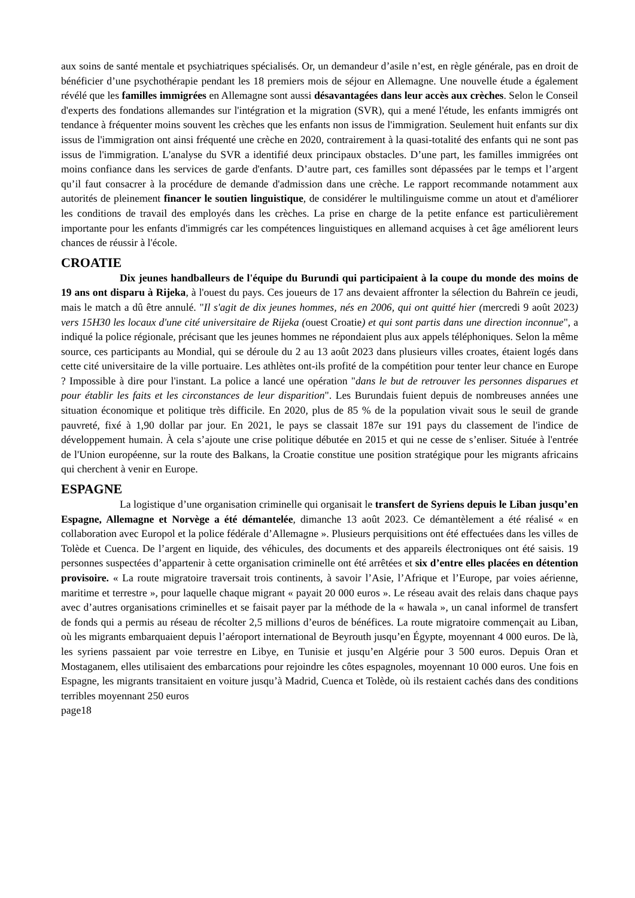aux soins de santé mentale et psychiatriques spécialisés. Or, un demandeur d’asile n’est, en règle générale, pas en droit de bénéficier d’une psychothérapie pendant les 18 premiers mois de séjour en Allemagne. Une nouvelle étude a également révélé que les familles immigrées en Allemagne sont aussi désavantagées dans leur accès aux crèches. Selon le Conseil d'experts des fondations allemandes sur l'intégration et la migration (SVR), qui a mené l'étude, les enfants immigrés ont tendance à fréquenter moins souvent les crèches que les enfants non issus de l'immigration. Seulement huit enfants sur dix issus de l'immigration ont ainsi fréquenté une crèche en 2020, contrairement à la quasi-totalité des enfants qui ne sont pas issus de l'immigration. L'analyse du SVR a identifié deux principaux obstacles. D’une part, les familles immigrées ont moins confiance dans les services de garde d'enfants. D’autre part, ces familles sont dépassées par le temps et l’argent qu’il faut consacrer à la procédure de demande d'admission dans une crèche. Le rapport recommande notamment aux autorités de pleinement financer le soutien linguistique, de considérer le multilinguisme comme un atout et d'améliorer les conditions de travail des employés dans les crèches. La prise en charge de la petite enfance est particulièrement importante pour les enfants d'immigrés car les compétences linguistiques en allemand acquises à cet âge améliorent leurs chances de réussir à l'école.
CROATIE
Dix jeunes handballeurs de l'équipe du Burundi qui participaient à la coupe du monde des moins de 19 ans ont disparu à Rijeka, à l'ouest du pays. Ces joueurs de 17 ans devaient affronter la sélection du Bahreïn ce jeudi, mais le match a dû être annulé. "Il s'agit de dix jeunes hommes, nés en 2006, qui ont quitté hier (mercredi 9 août 2023) vers 15H30 les locaux d'une cité universitaire de Rijeka (ouest Croatie) et qui sont partis dans une direction inconnue", a indiqué la police régionale, précisant que les jeunes hommes ne répondaient plus aux appels téléphoniques. Selon la même source, ces participants au Mondial, qui se déroule du 2 au 13 août 2023 dans plusieurs villes croates, étaient logés dans cette cité universitaire de la ville portuaire. Les athlètes ont-ils profité de la compétition pour tenter leur chance en Europe ? Impossible à dire pour l'instant. La police a lancé une opération "dans le but de retrouver les personnes disparues et pour établir les faits et les circonstances de leur disparition". Les Burundais fuient depuis de nombreuses années une situation économique et politique très difficile. En 2020, plus de 85 % de la population vivait sous le seuil de grande pauvreté, fixé à 1,90 dollar par jour. En 2021, le pays se classait 187e sur 191 pays du classement de l'indice de développement humain. À cela s’ajoute une crise politique débutée en 2015 et qui ne cesse de s’enliser. Située à l'entrée de l'Union européenne, sur la route des Balkans, la Croatie constitue une position stratégique pour les migrants africains qui cherchent à venir en Europe.
ESPAGNE
La logistique d’une organisation criminelle qui organisait le transfert de Syriens depuis le Liban jusqu’en Espagne, Allemagne et Norvège a été démantelée, dimanche 13 août 2023. Ce démantèlement a été réalisé « en collaboration avec Europol et la police fédérale d’Allemagne ». Plusieurs perquisitions ont été effectuées dans les villes de Tolède et Cuenca. De l’argent en liquide, des véhicules, des documents et des appareils électroniques ont été saisis. 19 personnes suspectées d’appartenir à cette organisation criminelle ont été arrêtées et six d’entre elles placées en détention provisoire. « La route migratoire traversait trois continents, à savoir l’Asie, l’Afrique et l’Europe, par voies aérienne, maritime et terrestre », pour laquelle chaque migrant « payait 20 000 euros ». Le réseau avait des relais dans chaque pays avec d’autres organisations criminelles et se faisait payer par la méthode de la « hawala », un canal informel de transfert de fonds qui a permis au réseau de récolter 2,5 millions d’euros de bénéfices. La route migratoire commençait au Liban, où les migrants embarquaient depuis l’aéroport international de Beyrouth jusqu’en Égypte, moyennant 4 000 euros. De là, les syriens passaient par voie terrestre en Libye, en Tunisie et jusqu’en Algérie pour 3 500 euros. Depuis Oran et Mostaganem, elles utilisaient des embarcations pour rejoindre les côtes espagnoles, moyennant 10 000 euros. Une fois en Espagne, les migrants transitaient en voiture jusqu’à Madrid, Cuenca et Tolède, où ils restaient cachés dans des conditions terribles moyennant 250 euros
page18